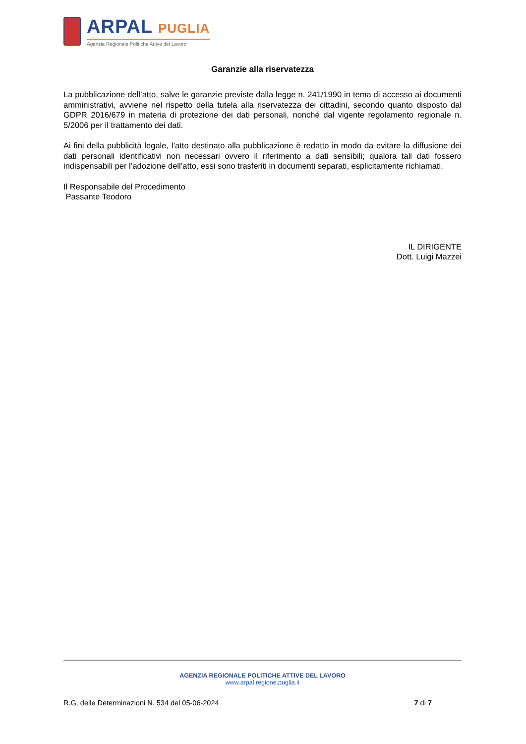ARPAL PUGLIA
Agenzia Regionale Politiche Attive del Lavoro
Garanzie alla riservatezza
La pubblicazione dell’atto, salve le garanzie previste dalla legge n. 241/1990 in tema di accesso ai documenti amministrativi, avviene nel rispetto della tutela alla riservatezza dei cittadini, secondo quanto disposto dal GDPR 2016/679 in materia di protezione dei dati personali, nonché dal vigente regolamento regionale n. 5/2006 per il trattamento dei dati.
Ai fini della pubblicità legale, l’atto destinato alla pubblicazione è redatto in modo da evitare la diffusione dei dati personali identificativi non necessari ovvero il riferimento a dati sensibili; qualora tali dati fossero indispensabili per l’adozione dell’atto, essi sono trasferiti in documenti separati, esplicitamente richiamati.
Il Responsabile del Procedimento
Passante Teodoro
IL DIRIGENTE
Dott. Luigi Mazzei
AGENZIA REGIONALE POLITICHE ATTIVE DEL LAVORO
www.arpal.regione.puglia.it
R.G. delle Determinazioni N. 534 del 05-06-2024 7 di 7